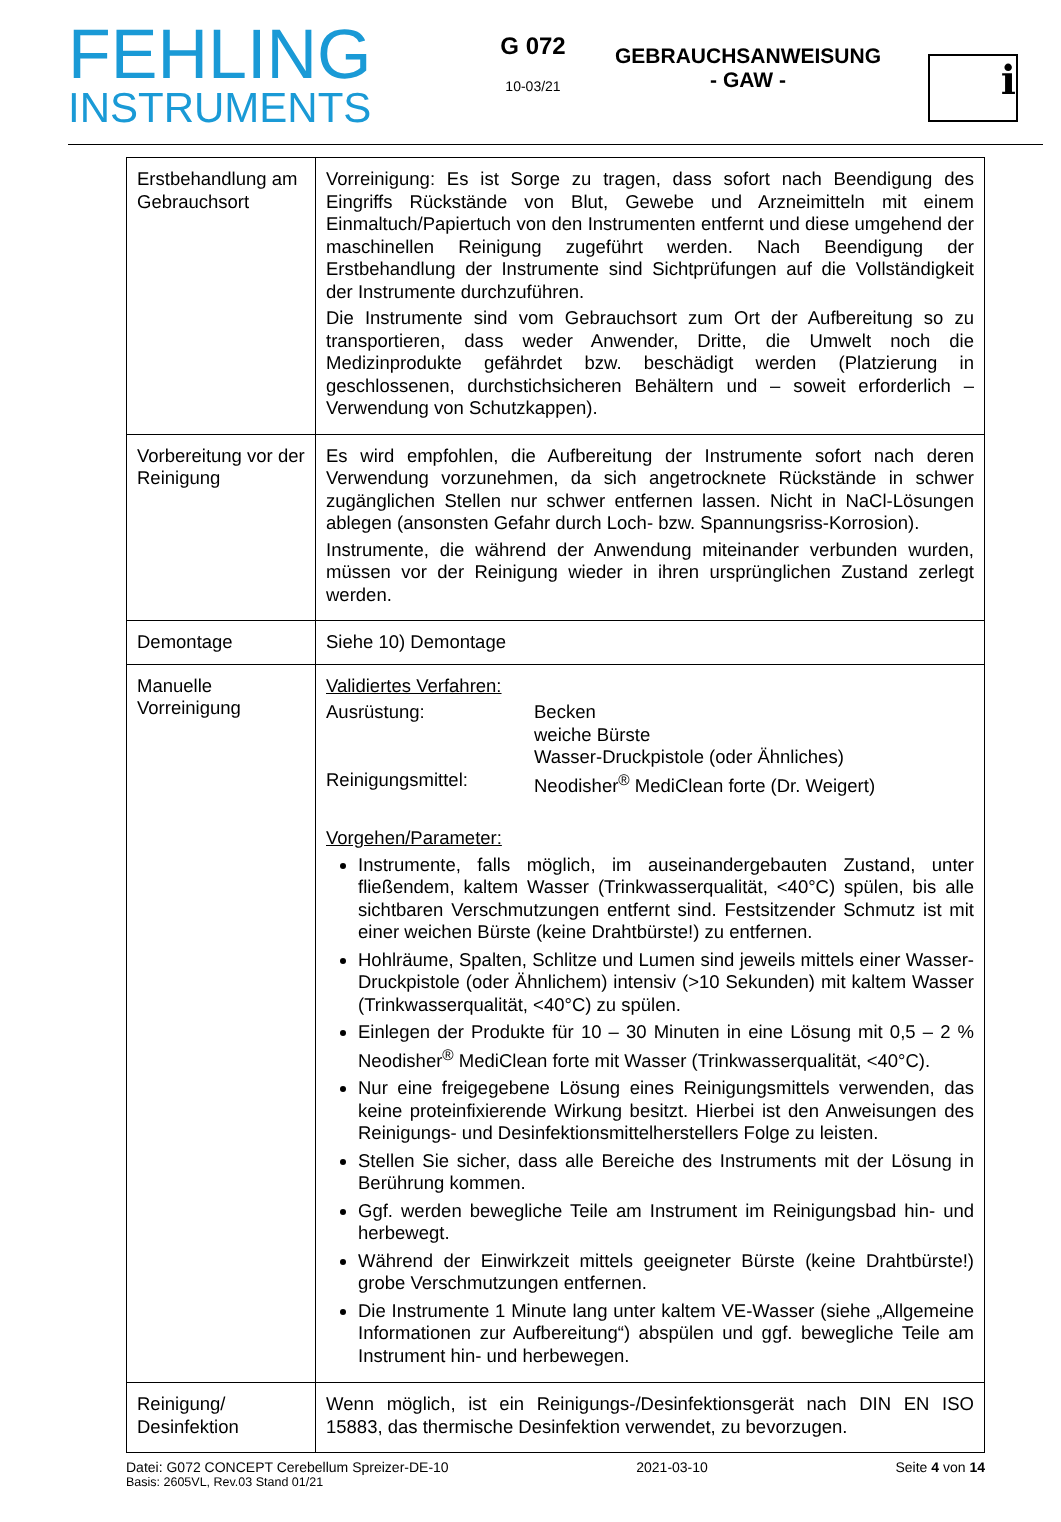FEHLING
INSTRUMENTS
G 072
10-03/21
GEBRAUCHSANWEISUNG
- GAW -
i
| Erstbehandlung am Gebrauchsort | Vorreinigung: Es ist Sorge zu tragen, dass sofort nach Beendigung des Eingriffs Rückstände von Blut, Gewebe und Arzneimitteln mit einem Einmaltuch/Papiertuch von den Instrumenten entfernt und diese umgehend der maschinellen Reinigung zugeführt werden. Nach Beendigung der Erstbehandlung der Instrumente sind Sichtprüfungen auf die Vollständigkeit der Instrumente durchzuführen. Die Instrumente sind vom Gebrauchsort zum Ort der Aufbereitung so zu transportieren, dass weder Anwender, Dritte, die Umwelt noch die Medizinprodukte gefährdet bzw. beschädigt werden (Platzierung in geschlossenen, durchstichsicheren Behältern und – soweit erforderlich – Verwendung von Schutzkappen). |
| Vorbereitung vor der Reinigung | Es wird empfohlen, die Aufbereitung der Instrumente sofort nach deren Verwendung vorzunehmen, da sich angetrocknete Rückstände in schwer zugänglichen Stellen nur schwer entfernen lassen. Nicht in NaCl-Lösungen ablegen (ansonsten Gefahr durch Loch- bzw. Spannungsriss-Korrosion). Instrumente, die während der Anwendung miteinander verbunden wurden, müssen vor der Reinigung wieder in ihren ursprünglichen Zustand zerlegt werden. |
| Demontage | Siehe 10) Demontage |
| Manuelle Vorreinigung | Validiertes Verfahren: Ausrüstung: Becken weiche Bürste Wasser-Druckpistole (oder Ähnliches) Reinigungsmittel: Neodisher<sup>®</sup> MediClean forte (Dr. Weigert) Vorgehen/Parameter: Instrumente, falls möglich, im auseinandergebauten Zustand, unter fließendem, kaltem Wasser (Trinkwasserqualität, <40°C) spülen, bis alle sichtbaren Verschmutzungen entfernt sind. Festsitzender Schmutz ist mit einer weichen Bürste (keine Drahtbürste!) zu entfernen. Hohlräume, Spalten, Schlitze und Lumen sind jeweils mittels einer Wasser-Druckpistole (oder Ähnlichem) intensiv (>10 Sekunden) mit kaltem Wasser (Trinkwasserqualität, <40°C) zu spülen. Einlegen der Produkte für 10 – 30 Minuten in eine Lösung mit 0,5 – 2 % Neodisher<sup>®</sup> MediClean forte mit Wasser (Trinkwasserqualität, <40°C). Nur eine freigegebene Lösung eines Reinigungsmittels verwenden, das keine proteinfixierende Wirkung besitzt. Hierbei ist den Anweisungen des Reinigungs- und Desinfektionsmittelherstellers Folge zu leisten. Stellen Sie sicher, dass alle Bereiche des Instruments mit der Lösung in Berührung kommen. Ggf. werden bewegliche Teile am Instrument im Reinigungsbad hin- und herbewegt. Während der Einwirkzeit mittels geeigneter Bürste (keine Drahtbürste!) grobe Verschmutzungen entfernen. Die Instrumente 1 Minute lang unter kaltem VE-Wasser (siehe „Allgemeine Informationen zur Aufbereitung“) abspülen und ggf. bewegliche Teile am Instrument hin- und herbewegen. |
| Reinigung/ Desinfektion | Wenn möglich, ist ein Reinigungs-/Desinfektionsgerät nach DIN EN ISO 15883, das thermische Desinfektion verwendet, zu bevorzugen. |
Datei: G072 CONCEPT Cerebellum Spreizer-DE-10 2021-03-10 Seite 4 von 14
Basis: 2605VL, Rev.03 Stand 01/21